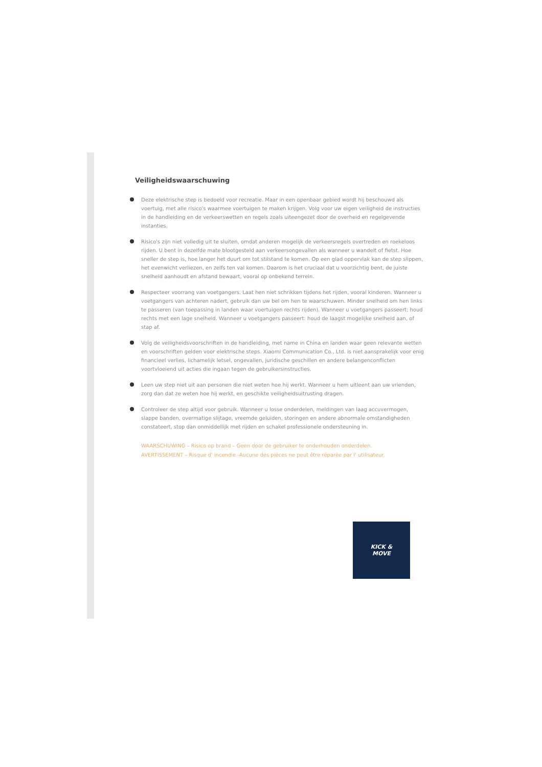Veiligheidswaarschuwing
Deze elektrische step is bedoeld voor recreatie. Maar in een openbaar gebied wordt hij beschouwd als voertuig, met alle risico's waarmee voertuigen te maken krijgen. Volg voor uw eigen veiligheid de instructies in de handleiding en de verkeerswetten en regels zoals uiteengezet door de overheid en regelgevende instanties.
Risico's zijn niet volledig uit te sluiten, omdat anderen mogelijk de verkeersregels overtreden en roekeloos rijden. U bent in dezelfde mate blootgesteld aan verkeersongevallen als wanneer u wandelt of fietst. Hoe sneller de step is, hoe langer het duurt om tot stilstand te komen. Op een glad oppervlak kan de step slippen, het evenwicht verliezen, en zelfs ten val komen. Daarom is het cruciaal dat u voorzichtig bent, de juiste snelheid aanhoudt en afstand bewaart, vooral op onbekend terrein.
Respecteer voorrang van voetgangers. Laat hen niet schrikken tijdens het rijden, vooral kinderen. Wanneer u voetgangers van achteren nadert, gebruik dan uw bel om hen te waarschuwen. Minder snelheid om hen links te passeren (van toepassing in landen waar voertuigen rechts rijden). Wanneer u voetgangers passeert: houd rechts met een lage snelheid. Wanneer u voetgangers passeert: houd de laagst mogelijke snelheid aan, of stap af.
Volg de veiligheidsvoorschriften in de handleiding, met name in China en landen waar geen relevante wetten en voorschriften gelden voor elektrische steps. Xiaomi Communication Co., Ltd. is niet aansprakelijk voor enig financieel verlies, lichamelijk letsel, ongevallen, juridische geschillen en andere belangenconflicten voortvloeiend uit acties die ingaan tegen de gebruikersinstructies.
Leen uw step niet uit aan personen die niet weten hoe hij werkt. Wanneer u hem uitleent aan uw vrienden, zorg dan dat ze weten hoe hij werkt, en geschikte veiligheidsuitrusting dragen.
Controleer de step altijd voor gebruik. Wanneer u losse onderdelen, meldingen van laag accuvermogen, slappe banden, overmatige slijtage, vreemde geluiden, storingen en andere abnormale omstandigheden constateert, stop dan onmiddellijk met rijden en schakel professionele ondersteuning in.
WAARSCHUWING – Risico op brand – Geen door de gebruiker te onderhouden onderdelen.
AVERTISSEMENT – Risque d' incendie -Aucune des pièces ne peut être réparée par l' utilisateur.
KICK &
MOVE